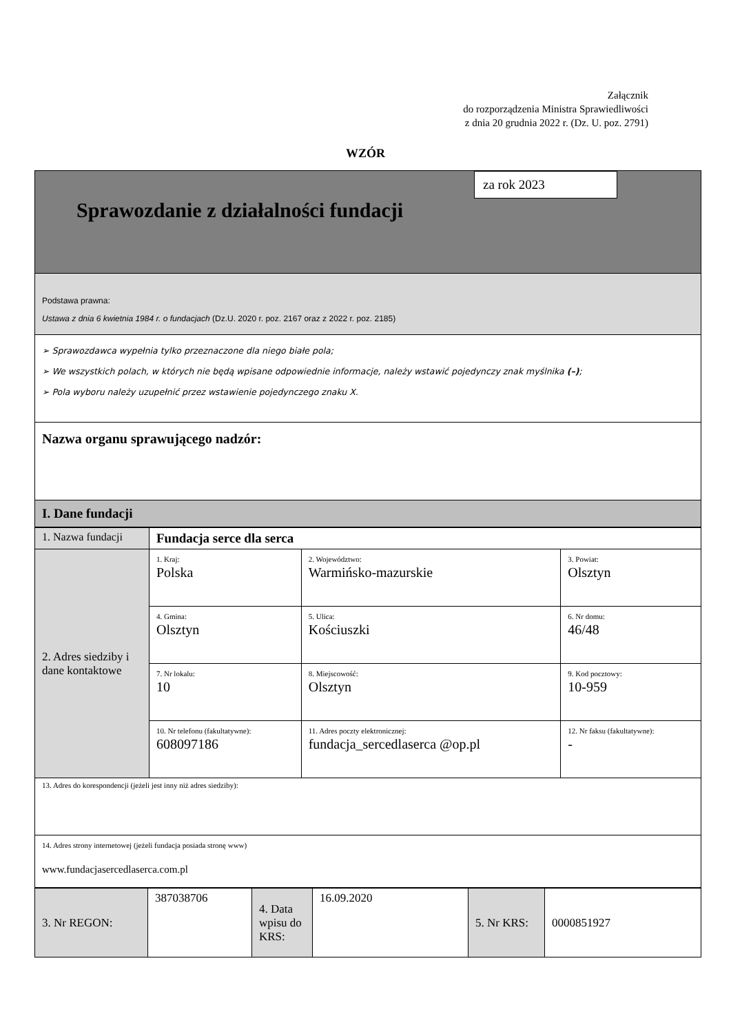Załącznik
do rozporządzenia Ministra Sprawiedliwości
z dnia 20 grudnia 2022 r. (Dz. U. poz. 2791)
WZÓR
za rok 2023
Sprawozdanie z działalności fundacji
Podstawa prawna:
Ustawa z dnia 6 kwietnia 1984 r. o fundacjach (Dz.U. 2020 r. poz. 2167 oraz z 2022 r. poz. 2185)
➢ Sprawozdawca wypełnia tylko przeznaczone dla niego białe pola;
➢ We wszystkich polach, w których nie będą wpisane odpowiednie informacje, należy wstawić pojedynczy znak myślnika (–);
➢ Pola wyboru należy uzupełnić przez wstawienie pojedynczego znaku X.
Nazwa organu sprawującego nadzór:
I. Dane fundacji
| 1. Nazwa fundacji | Fundacja serce dla serca | | |
| 2. Adres siedziby i dane kontaktowe | 1. Kraj: Polska | 2. Województwo: Warmińsko-mazurskie | 3. Powiat: Olsztyn |
| | 4. Gmina: Olsztyn | 5. Ulica: Kościuszki | 6. Nr domu: 46/48 |
| | 7. Nr lokalu: 10 | 8. Miejscowość: Olsztyn | 9. Kod pocztowy: 10-959 |
| | 10. Nr telefonu (fakultatywne): 608097186 | 11. Adres poczty elektronicznej: fundacja_sercedlaserca @op.pl | 12. Nr faksu (fakultatywne): - |
| 13. Adres do korespondencji (jeżeli jest inny niż adres siedziby): | | | |
| 14. Adres strony internetowej (jeżeli fundacja posiada stronę www) www.fundacjasercedlaserca.com.pl | | | |
| 3. Nr REGON: | 387038706 | 4. Data wpisu do KRS: | 16.09.2020 | 5. Nr KRS: | 0000851927 |